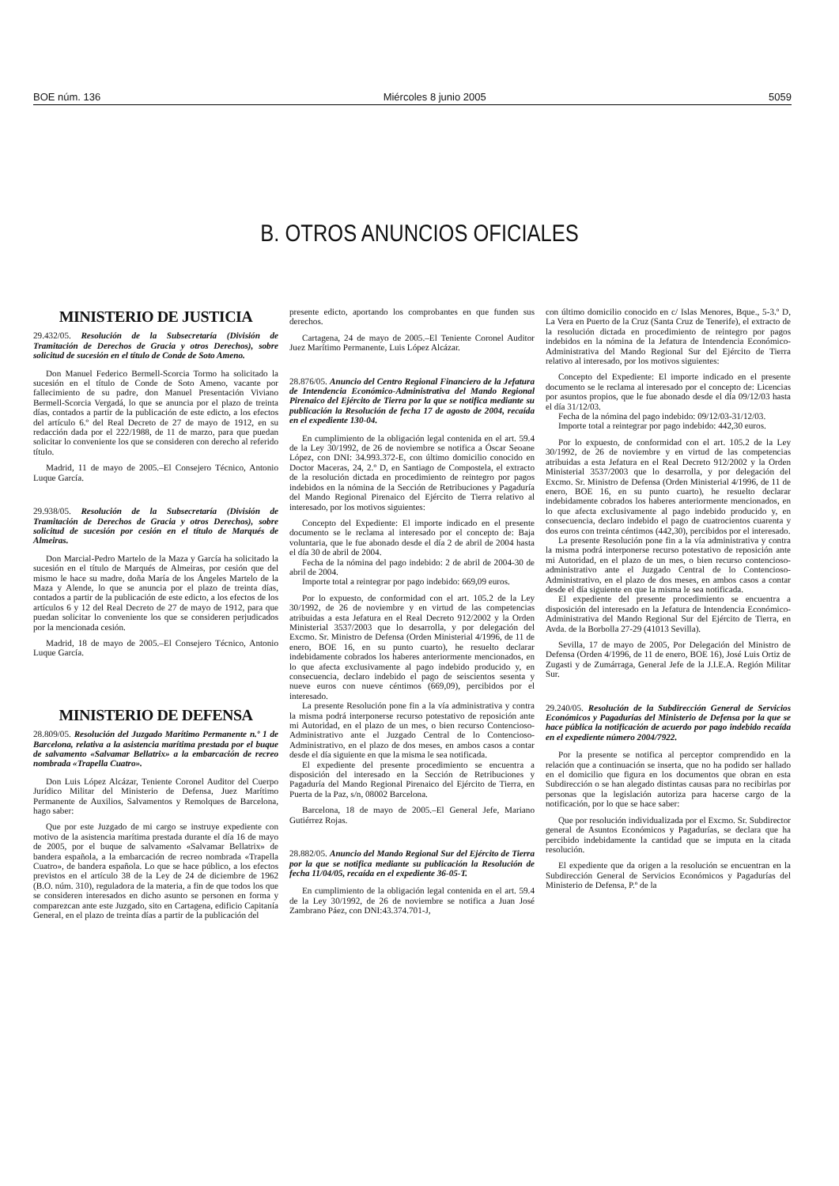BOE núm. 136 Miércoles 8 junio 2005 5059
B. OTROS ANUNCIOS OFICIALES
MINISTERIO DE JUSTICIA
29.432/05. Resolución de la Subsecretaría (División de Tramitación de Derechos de Gracia y otros Derechos), sobre solicitud de sucesión en el título de Conde de Soto Ameno.
Don Manuel Federico Bermell-Scorcia Tormo ha solicitado la sucesión en el título de Conde de Soto Ameno, vacante por fallecimiento de su padre, don Manuel Presentación Viviano Bermell-Scorcia Vergadá, lo que se anuncia por el plazo de treinta días, contados a partir de la publicación de este edicto, a los efectos del artículo 6.º del Real Decreto de 27 de mayo de 1912, en su redacción dada por el 222/1988, de 11 de marzo, para que puedan solicitar lo conveniente los que se consideren con derecho al referido título.
Madrid, 11 de mayo de 2005.–El Consejero Técnico, Antonio Luque García.
29.938/05. Resolución de la Subsecretaría (División de Tramitación de Derechos de Gracia y otros Derechos), sobre solicitud de sucesión por cesión en el título de Marqués de Almeiras.
Don Marcial-Pedro Martelo de la Maza y García ha solicitado la sucesión en el título de Marqués de Almeiras, por cesión que del mismo le hace su madre, doña María de los Ángeles Martelo de la Maza y Alende, lo que se anuncia por el plazo de treinta días, contados a partir de la publicación de este edicto, a los efectos de los artículos 6 y 12 del Real Decreto de 27 de mayo de 1912, para que puedan solicitar lo conveniente los que se consideren perjudicados por la mencionada cesión.
Madrid, 18 de mayo de 2005.–El Consejero Técnico, Antonio Luque García.
MINISTERIO DE DEFENSA
28.809/05. Resolución del Juzgado Marítimo Permanente n.º 1 de Barcelona, relativa a la asistencia marítima prestada por el buque de salvamento «Salvamar Bellatrix» a la embarcación de recreo nombrada «Trapella Cuatro».
Don Luis López Alcázar, Teniente Coronel Auditor del Cuerpo Jurídico Militar del Ministerio de Defensa, Juez Marítimo Permanente de Auxilios, Salvamentos y Remolques de Barcelona, hago saber:
Que por este Juzgado de mi cargo se instruye expediente con motivo de la asistencia marítima prestada durante el día 16 de mayo de 2005, por el buque de salvamento «Salvamar Bellatrix» de bandera española, a la embarcación de recreo nombrada «Trapella Cuatro», de bandera española. Lo que se hace público, a los efectos previstos en el artículo 38 de la Ley de 24 de diciembre de 1962 (B.O. núm. 310), reguladora de la materia, a fin de que todos los que se consideren interesados en dicho asunto se personen en forma y comparezcan ante este Juzgado, sito en Cartagena, edificio Capitanía General, en el plazo de treinta días a partir de la publicación del
presente edicto, aportando los comprobantes en que funden sus derechos.
Cartagena, 24 de mayo de 2005.–El Teniente Coronel Auditor Juez Marítimo Permanente, Luis López Alcázar.
28.876/05. Anuncio del Centro Regional Financiero de la Jefatura de Intendencia Económico-Administrativa del Mando Regional Pirenaico del Ejército de Tierra por la que se notifica mediante su publicación la Resolución de fecha 17 de agosto de 2004, recaída en el expediente 130-04.
En cumplimiento de la obligación legal contenida en el art. 59.4 de la Ley 30/1992, de 26 de noviembre se notifica a Óscar Seoane López, con DNI: 34.993.372-E, con último domicilio conocido en Doctor Maceras, 24, 2.º D, en Santiago de Compostela, el extracto de la resolución dictada en procedimiento de reintegro por pagos indebidos en la nómina de la Sección de Retribuciones y Pagaduría del Mando Regional Pirenaico del Ejército de Tierra relativo al interesado, por los motivos siguientes:
Concepto del Expediente: El importe indicado en el presente documento se le reclama al interesado por el concepto de: Baja voluntaria, que le fue abonado desde el día 2 de abril de 2004 hasta el día 30 de abril de 2004.
Fecha de la nómina del pago indebido: 2 de abril de 2004-30 de abril de 2004.
Importe total a reintegrar por pago indebido: 669,09 euros.
Por lo expuesto, de conformidad con el art. 105.2 de la Ley 30/1992, de 26 de noviembre y en virtud de las competencias atribuidas a esta Jefatura en el Real Decreto 912/2002 y la Orden Ministerial 3537/2003 que lo desarrolla, y por delegación del Excmo. Sr. Ministro de Defensa (Orden Ministerial 4/1996, de 11 de enero, BOE 16, en su punto cuarto), he resuelto declarar indebidamente cobrados los haberes anteriormente mencionados, en lo que afecta exclusivamente al pago indebido producido y, en consecuencia, declaro indebido el pago de seiscientos sesenta y nueve euros con nueve céntimos (669,09), percibidos por el interesado.
La presente Resolución pone fin a la vía administrativa y contra la misma podrá interponerse recurso potestativo de reposición ante mi Autoridad, en el plazo de un mes, o bien recurso Contencioso-Administrativo ante el Juzgado Central de lo Contencioso-Administrativo, en el plazo de dos meses, en ambos casos a contar desde el día siguiente en que la misma le sea notificada.
El expediente del presente procedimiento se encuentra a disposición del interesado en la Sección de Retribuciones y Pagaduría del Mando Regional Pirenaico del Ejército de Tierra, en Puerta de la Paz, s/n, 08002 Barcelona.
Barcelona, 18 de mayo de 2005.–El General Jefe, Mariano Gutiérrez Rojas.
28.882/05. Anuncio del Mando Regional Sur del Ejército de Tierra por la que se notifica mediante su publicación la Resolución de fecha 11/04/05, recaída en el expediente 36-05-T.
En cumplimiento de la obligación legal contenida en el art. 59.4 de la Ley 30/1992, de 26 de noviembre se notifica a Juan José Zambrano Páez, con DNI:43.374.701-J,
con último domicilio conocido en c/ Islas Menores, Bque., 5-3.º D, La Vera en Puerto de la Cruz (Santa Cruz de Tenerife), el extracto de la resolución dictada en procedimiento de reintegro por pagos indebidos en la nómina de la Jefatura de Intendencia Económico-Administrativa del Mando Regional Sur del Ejército de Tierra relativo al interesado, por los motivos siguientes:
Concepto del Expediente: El importe indicado en el presente documento se le reclama al interesado por el concepto de: Licencias por asuntos propios, que le fue abonado desde el día 09/12/03 hasta el día 31/12/03.
Fecha de la nómina del pago indebido: 09/12/03-31/12/03.
Importe total a reintegrar por pago indebido: 442,30 euros.
Por lo expuesto, de conformidad con el art. 105.2 de la Ley 30/1992, de 26 de noviembre y en virtud de las competencias atribuidas a esta Jefatura en el Real Decreto 912/2002 y la Orden Ministerial 3537/2003 que lo desarrolla, y por delegación del Excmo. Sr. Ministro de Defensa (Orden Ministerial 4/1996, de 11 de enero, BOE 16, en su punto cuarto), he resuelto declarar indebidamente cobrados los haberes anteriormente mencionados, en lo que afecta exclusivamente al pago indebido producido y, en consecuencia, declaro indebido el pago de cuatrocientos cuarenta y dos euros con treinta céntimos (442,30), percibidos por el interesado.
La presente Resolución pone fin a la vía administrativa y contra la misma podrá interponerse recurso potestativo de reposición ante mi Autoridad, en el plazo de un mes, o bien recurso contencioso-administrativo ante el Juzgado Central de lo Contencioso-Administrativo, en el plazo de dos meses, en ambos casos a contar desde el día siguiente en que la misma le sea notificada.
El expediente del presente procedimiento se encuentra a disposición del interesado en la Jefatura de Intendencia Económico-Administrativa del Mando Regional Sur del Ejército de Tierra, en Avda. de la Borbolla 27-29 (41013 Sevilla).
Sevilla, 17 de mayo de 2005, Por Delegación del Ministro de Defensa (Orden 4/1996, de 11 de enero, BOE 16), José Luis Ortiz de Zugasti y de Zumárraga, General Jefe de la J.I.E.A. Región Militar Sur.
29.240/05. Resolución de la Subdirección General de Servicios Económicos y Pagadurías del Ministerio de Defensa por la que se hace pública la notificación de acuerdo por pago indebido recaída en el expediente número 2004/7922.
Por la presente se notifica al perceptor comprendido en la relación que a continuación se inserta, que no ha podido ser hallado en el domicilio que figura en los documentos que obran en esta Subdirección o se han alegado distintas causas para no recibirlas por personas que la legislación autoriza para hacerse cargo de la notificación, por lo que se hace saber:
Que por resolución individualizada por el Excmo. Sr. Subdirector general de Asuntos Económicos y Pagadurías, se declara que ha percibido indebidamente la cantidad que se imputa en la citada resolución.
El expediente que da origen a la resolución se encuentran en la Subdirección General de Servicios Económicos y Pagadurías del Ministerio de Defensa, P.º de la